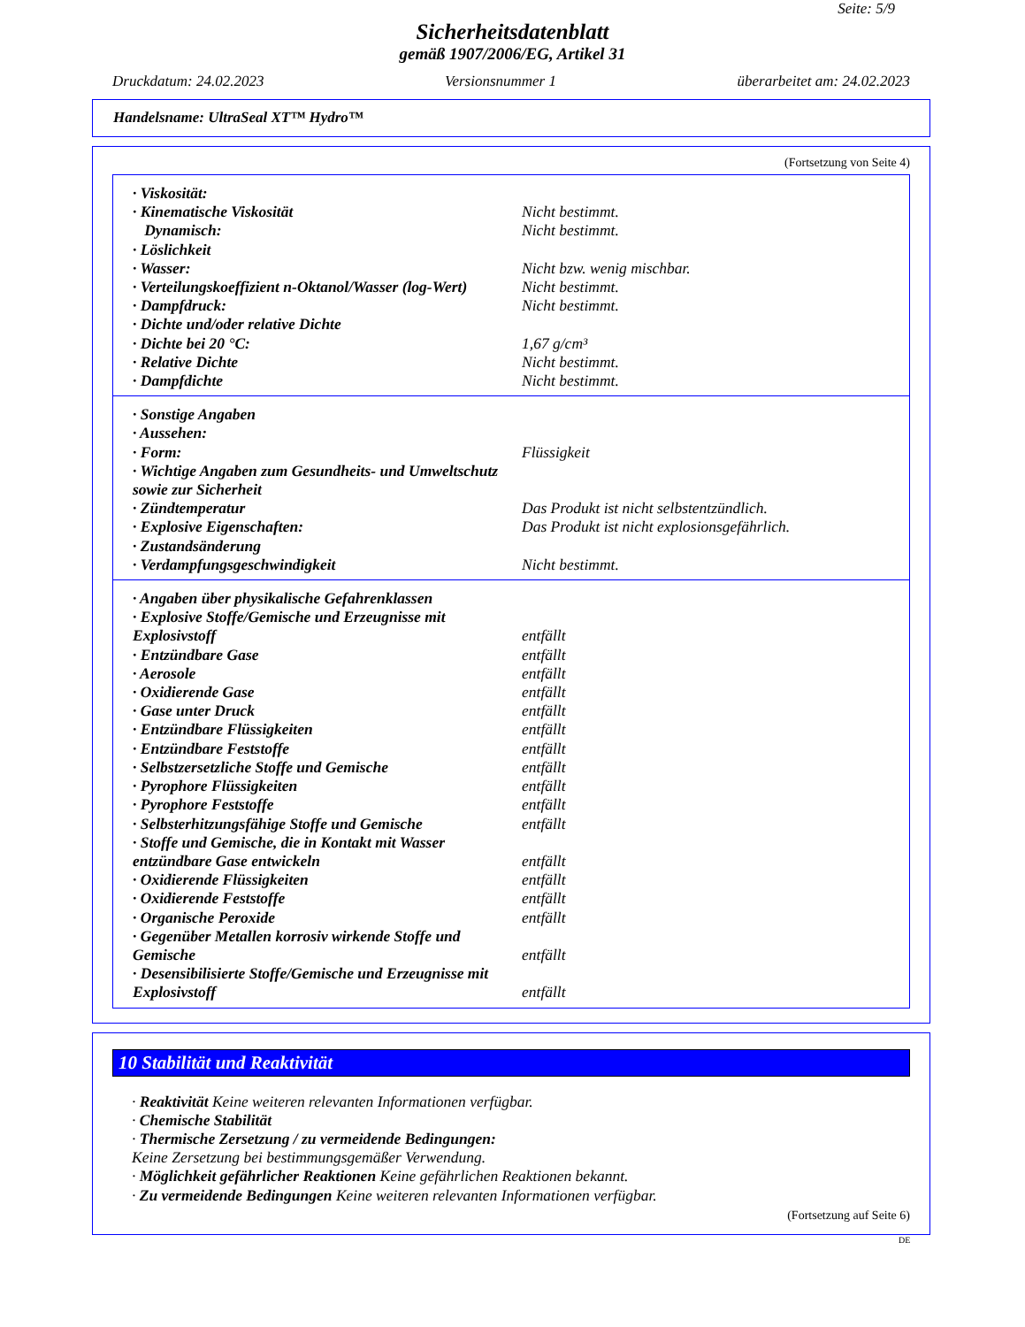Seite: 5/9
Sicherheitsdatenblatt
gemäß 1907/2006/EG, Artikel 31
Druckdatum: 24.02.2023 Versionsnummer 1 überarbeitet am: 24.02.2023
Handelsname: UltraSeal XT™ Hydro™
(Fortsetzung von Seite 4)
| · Viskosität: | |
| · Kinematische Viskosität | Nicht bestimmt. |
| Dynamisch: | Nicht bestimmt. |
| · Löslichkeit | |
| · Wasser: | Nicht bzw. wenig mischbar. |
| · Verteilungskoeffizient n-Oktanol/Wasser (log-Wert) | Nicht bestimmt. |
| · Dampfdruck: | Nicht bestimmt. |
| · Dichte und/oder relative Dichte | |
| · Dichte bei 20 °C: | 1,67 g/cm³ |
| · Relative Dichte | Nicht bestimmt. |
| · Dampfdichte | Nicht bestimmt. |
| · Sonstige Angaben | |
| · Aussehen: | |
| · Form: | Flüssigkeit |
| · Wichtige Angaben zum Gesundheits- und Umweltschutz sowie zur Sicherheit | |
| · Zündtemperatur | Das Produkt ist nicht selbstentzündlich. |
| · Explosive Eigenschaften: | Das Produkt ist nicht explosionsgefährlich. |
| · Zustandsänderung | |
| · Verdampfungsgeschwindigkeit | Nicht bestimmt. |
| · Angaben über physikalische Gefahrenklassen | |
| · Explosive Stoffe/Gemische und Erzeugnisse mit Explosivstoff | entfällt |
| · Entzündbare Gase | entfällt |
| · Aerosole | entfällt |
| · Oxidierende Gase | entfällt |
| · Gase unter Druck | entfällt |
| · Entzündbare Flüssigkeiten | entfällt |
| · Entzündbare Feststoffe | entfällt |
| · Selbstzersetzliche Stoffe und Gemische | entfällt |
| · Pyrophore Flüssigkeiten | entfällt |
| · Pyrophore Feststoffe | entfällt |
| · Selbsterhitzungsfähige Stoffe und Gemische | entfällt |
| · Stoffe und Gemische, die in Kontakt mit Wasser entzündbare Gase entwickeln | entfällt |
| · Oxidierende Flüssigkeiten | entfällt |
| · Oxidierende Feststoffe | entfällt |
| · Organische Peroxide | entfällt |
| · Gegenüber Metallen korrosiv wirkende Stoffe und Gemische | entfällt |
| · Desensibilisierte Stoffe/Gemische und Erzeugnisse mit Explosivstoff | entfällt |
10 Stabilität und Reaktivität
· Reaktivität Keine weiteren relevanten Informationen verfügbar.
· Chemische Stabilität
· Thermische Zersetzung / zu vermeidende Bedingungen:
Keine Zersetzung bei bestimmungsgemäßer Verwendung.
· Möglichkeit gefährlicher Reaktionen Keine gefährlichen Reaktionen bekannt.
· Zu vermeidende Bedingungen Keine weiteren relevanten Informationen verfügbar.
(Fortsetzung auf Seite 6)
DE